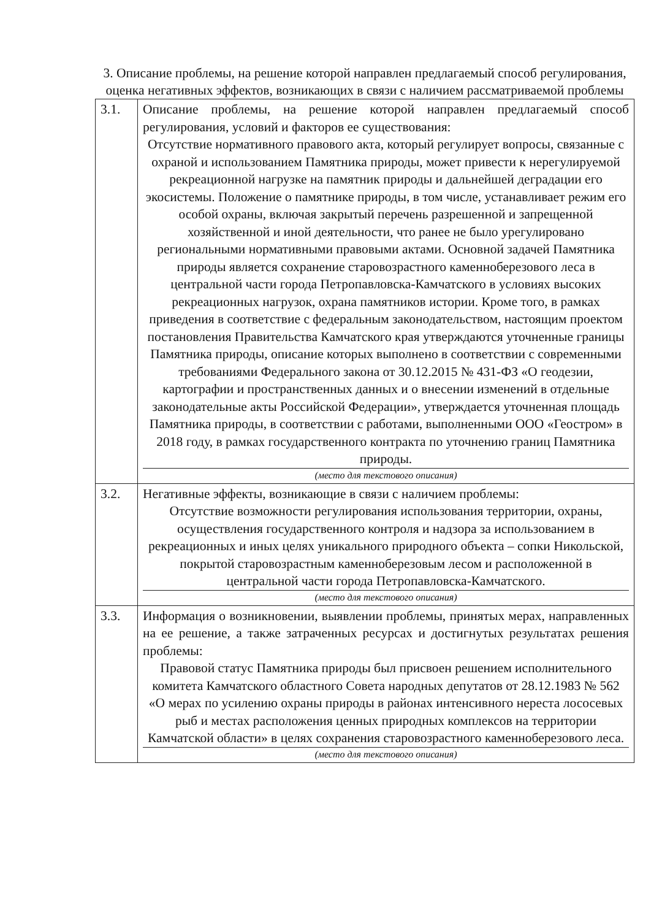3. Описание проблемы, на решение которой направлен предлагаемый способ регулирования, оценка негативных эффектов, возникающих в связи с наличием рассматриваемой проблемы
| 3.1. | Описание проблемы, на решение которой направлен предлагаемый способ регулирования, условий и факторов ее существования: Отсутствие нормативного правового акта, который регулирует вопросы, связанные с охраной и использованием Памятника природы, может привести к нерегулируемой рекреационной нагрузке на памятник природы и дальнейшей деградации его экосистемы. Положение о памятнике природы, в том числе, устанавливает режим его особой охраны, включая закрытый перечень разрешенной и запрещенной хозяйственной и иной деятельности, что ранее не было урегулировано региональными нормативными правовыми актами. Основной задачей Памятника природы является сохранение старовозрастного каменноберезового леса в центральной части города Петропавловска-Камчатского в условиях высоких рекреационных нагрузок, охрана памятников истории. Кроме того, в рамках приведения в соответствие с федеральным законодательством, настоящим проектом постановления Правительства Камчатского края утверждаются уточненные границы Памятника природы, описание которых выполнено в соответствии с современными требованиями Федерального закона от 30.12.2015 № 431-ФЗ «О геодезии, картографии и пространственных данных и о внесении изменений в отдельные законодательные акты Российской Федерации», утверждается уточненная площадь Памятника природы, в соответствии с работами, выполненными ООО «Геостром» в 2018 году, в рамках государственного контракта по уточнению границ Памятника природы. (место для текстового описания) |
| 3.2. | Негативные эффекты, возникающие в связи с наличием проблемы: Отсутствие возможности регулирования использования территории, охраны, осуществления государственного контроля и надзора за использованием в рекреационных и иных целях уникального природного объекта – сопки Никольской, покрытой старовозрастным каменноберезовым лесом и расположенной в центральной части города Петропавловска-Камчатского. (место для текстового описания) |
| 3.3. | Информация о возникновении, выявлении проблемы, принятых мерах, направленных на ее решение, а также затраченных ресурсах и достигнутых результатах решения проблемы: Правовой статус Памятника природы был присвоен решением исполнительного комитета Камчатского областного Совета народных депутатов от 28.12.1983 № 562 «О мерах по усилению охраны природы в районах интенсивного нереста лососевых рыб и местах расположения ценных природных комплексов на территории Камчатской области» в целях сохранения старовозрастного каменноберезового леса. (место для текстового описания) |